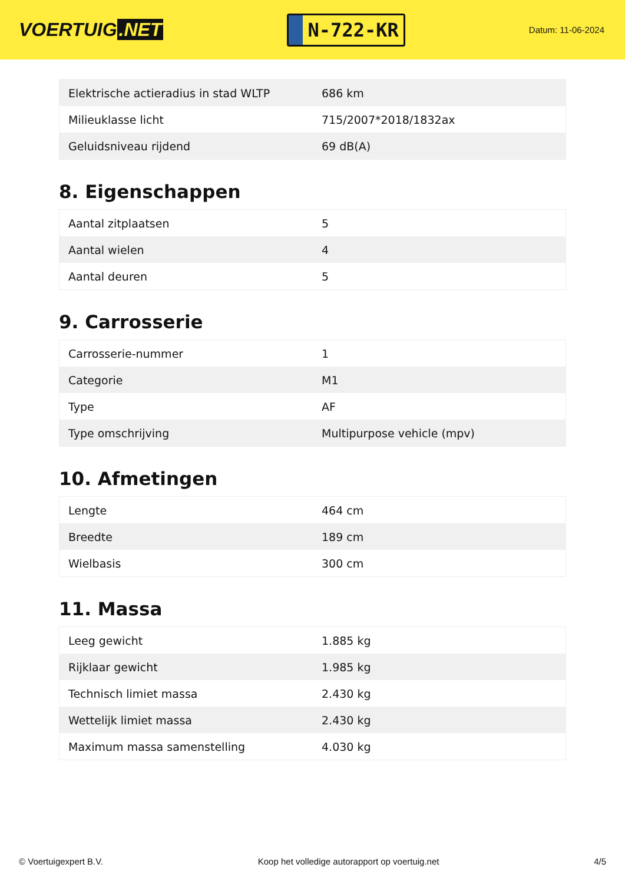VOERTUIG.NET
N-722-KR
Datum: 11-06-2024
| Elektrische actieradius in stad WLTP | 686 km |
| Milieuklasse licht | 715/2007*2018/1832ax |
| Geluidsniveau rijdend | 69 dB(A) |
8. Eigenschappen
| Aantal zitplaatsen | 5 |
| Aantal wielen | 4 |
| Aantal deuren | 5 |
9. Carrosserie
| Carrosserie-nummer | 1 |
| Categorie | M1 |
| Type | AF |
| Type omschrijving | Multipurpose vehicle (mpv) |
10. Afmetingen
| Lengte | 464 cm |
| Breedte | 189 cm |
| Wielbasis | 300 cm |
11. Massa
| Leeg gewicht | 1.885 kg |
| Rijklaar gewicht | 1.985 kg |
| Technisch limiet massa | 2.430 kg |
| Wettelijk limiet massa | 2.430 kg |
| Maximum massa samenstelling | 4.030 kg |
© Voertuigexpert B.V. Koop het volledige autorapport op voertuig.net 4/5